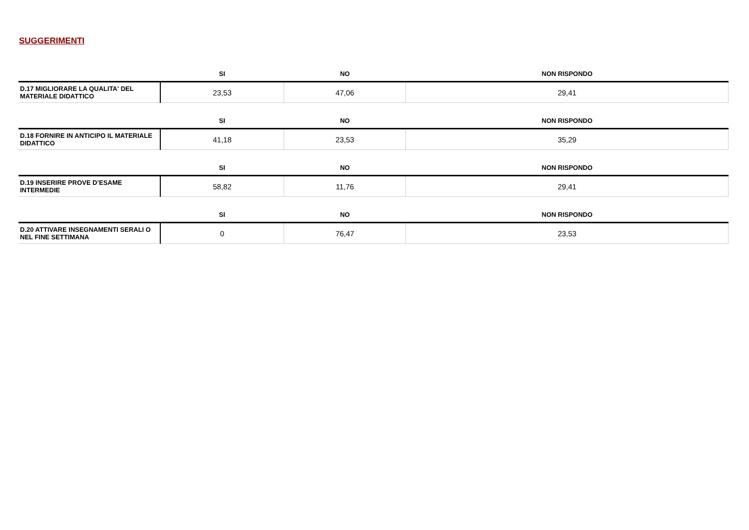SUGGERIMENTI
| | SI | NO | NON RISPONDO |
| --- | --- | --- | --- |
| D.17 MIGLIORARE LA QUALITA' DEL MATERIALE DIDATTICO | 23,53 | 47,06 | 29,41 |
| | SI | NO | NON RISPONDO |
| D.18 FORNIRE IN ANTICIPO IL MATERIALE DIDATTICO | 41,18 | 23,53 | 35,29 |
| | SI | NO | NON RISPONDO |
| D.19 INSERIRE PROVE D’ESAME INTERMEDIE | 58,82 | 11,76 | 29,41 |
| | SI | NO | NON RISPONDO |
| D.20 ATTIVARE INSEGNAMENTI SERALI O NEL FINE SETTIMANA | 0 | 76,47 | 23,53 |